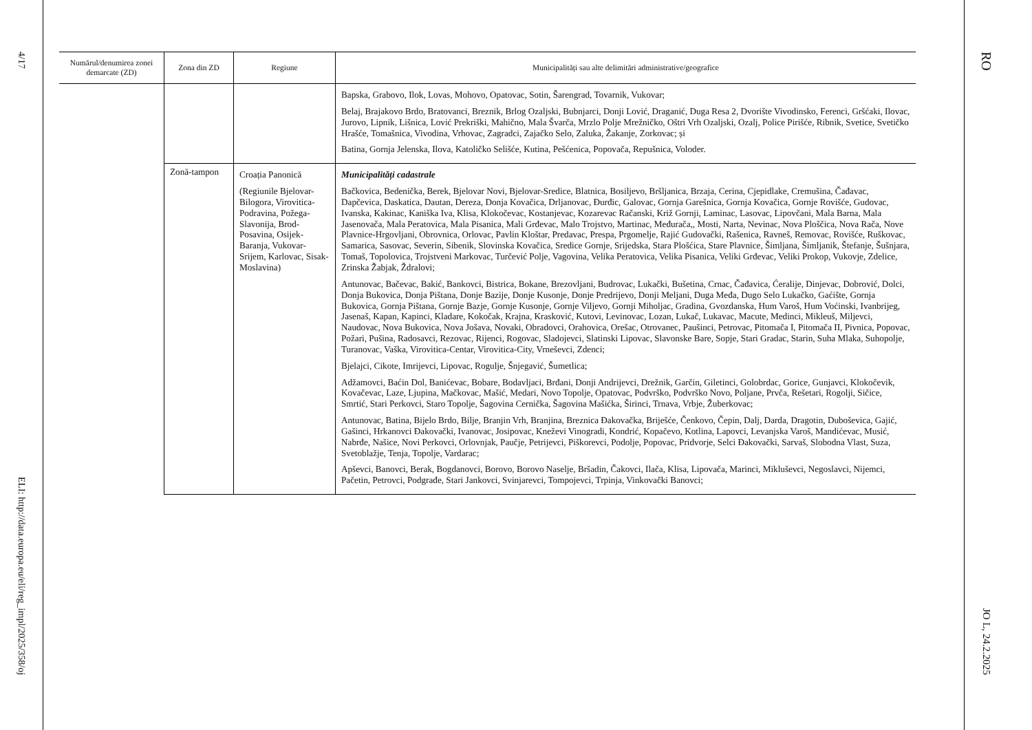4/17
ELI: http://data.europa.eu/eli/reg_impl/2025/358/oj
| Numărul/denumirea zonei demarcate (ZD) | Zona din ZD | Regiune | Municipalități sau alte delimitări administrative/geografice |
| --- | --- | --- | --- |
| | | | Bapska, Grabovo, Ilok, Lovas, Mohovo, Opatovac, Sotin, Šarengrad, Tovarnik, Vukovar; Belaj, Brajakovo Brdo, Bratovanci, Breznik, Brlog Ozaljski, Bubnjarci, Donji Lović, Draganić, Duga Resa 2, Dvorište Vivodinsko, Ferenci, Gršćaki, Ilovac, Jurovo, Lipnik, Lišnica, Lović Prekriški, Mahično, Mala Švarča, Mrzlo Polje Mrežničko, Oštri Vrh Ozaljski, Ozalj, Police Pirišće, Ribnik, Svetice, Svetičko Hrašće, Tomašnica, Vivodina, Vrhovac, Zagradci, Zajačko Selo, Zaluka, Žakanje, Zorkovac; și Batina, Gornja Jelenska, Ilova, Katoličko Selišće, Kutina, Pešćenica, Popovača, Repušnica, Voloder. |
| | Zonă-tampon | Croația Panonică (Regiunile Bjelovar-Bilogora, Virovitica-Podravina, Požega-Slavonija, Brod-Posavina, Osijek-Baranja, Vukovar-Srijem, Karlovac, Sisak-Moslavina) | Municipalități cadastrale Bačkovica, Bedenička, Berek, Bjelovar Novi, Bjelovar-Sredice, Blatnica, Bosiljevo, Bršljanica, Brzaja, Cerina, Cjepidlake, Cremušina, Čađavac, Dapčevica, Daskatica, Dautan, Dereza, Donja Kovačica, Drljanovac, Đurđic, Galovac, Gornja Garešnica, Gornja Kovačica, Gornje Rovišće, Gudovac, Ivanska, Kakinac, Kaniška Iva, Klisa, Klokočevac, Kostanjevac, Kozarevac Račanski, Križ Gornji, Laminac, Lasovac, Lipovčani, Mala Barna, Mala Jasenovača, Mala Peratovica, Mala Pisanica, Mali Grđevac, Malo Trojstvo, Martinac, Međurača,, Mosti, Narta, Nevinac, Nova Ploščica, Nova Rača, Nove Plavnice-Hrgovljani, Obrovnica, Orlovac, Pavlin Kloštar, Predavac, Prespa, Prgomelje, Rajić Gudovački, Rašenica, Ravneš, Removac, Rovišće, Ruškovac, Samarica, Sasovac, Severin, Sibenik, Slovinska Kovačica, Sredice Gornje, Srijedska, Stara Plošćica, Stare Plavnice, Šimljana, Šimljanik, Štefanje, Šušnjara, Tomaš, Topolovica, Trojstveni Markovac, Turčević Polje, Vagovina, Velika Peratovica, Velika Pisanica, Veliki Grđevac, Veliki Prokop, Vukovje, Zdelice, Zrinska Žabjak, Ždralovi; Antunovac, Bačevac, Bakić, Bankovci, Bistrica, Bokane, Brezovljani, Budrovac, Lukački, Bušetina, Crnac, Čađavica, Ćeralije, Dinjevac, Dobrović, Dolci, Donja Bukovica, Donja Pištana, Donje Bazije, Donje Kusonje, Donje Predrijevo, Donji Meljani, Duga Međa, Dugo Selo Lukačko, Gaćište, Gornja Bukovica, Gornja Pištana, Gornje Bazje, Gornje Kusonje, Gornje Viljevo, Gornji Miholjac, Gradina, Gvozdanska, Hum Varoš, Hum Voćinski, Ivanbrijeg, Jasenaš, Kapan, Kapinci, Kladare, Kokočak, Krajna, Krasković, Kutovi, Levinovac, Lozan, Lukač, Lukavac, Macute, Medinci, Mikleuš, Miljevci, Naudovac, Nova Bukovica, Nova Jošava, Novaki, Obradovci, Orahovica, Orešac, Otrovanec, Paušinci, Petrovac, Pitomača I, Pitomača II, Pivnica, Popovac, Požari, Pušina, Radosavci, Rezovac, Rijenci, Rogovac, Sladojevci, Slatinski Lipovac, Slavonske Bare, Sopje, Stari Gradac, Starin, Suha Mlaka, Suhopolje, Turanovac, Vaška, Virovitica-Centar, Virovitica-City, Vrneševci, Zdenci; Bjelajci, Cikote, Imrijevci, Lipovac, Rogulje, Šnjegavić, Šumetlica; Adžamovci, Baćin Dol, Banićevac, Bobare, Bodavljaci, Brđani, Donji Andrijevci, Drežnik, Garčin, Giletinci, Golobrdac, Gorice, Gunjavci, Klokočevik, Kovačevac, Laze, Ljupina, Mačkovac, Mašić, Medari, Novo Topolje, Opatovac, Podvrško, Podvrško Novo, Poljane, Prvča, Rešetari, Rogolji, Sičice, Smrtić, Stari Perkovci, Staro Topolje, Šagovina Cernička, Šagovina Mašićka, Širinci, Trnava, Vrbje, Žuberkovac; Antunovac, Batina, Bijelo Brdo, Bilje, Branjin Vrh, Branjina, Breznica Đakovačka, Briješće, Čenkovo, Čepin, Dalj, Darda, Dragotin, Duboševica, Gajić, Gašinci, Hrkanovci Đakovački, Ivanovac, Josipovac, Kneževi Vinogradi, Kondrić, Kopačevo, Kotlina, Lapovci, Levanjska Varoš, Mandićevac, Musić, Nabrđe, Našice, Novi Perkovci, Orlovnjak, Paučje, Petrijevci, Piškorevci, Podolje, Popovac, Pridvorje, Selci Đakovački, Sarvaš, Slobodna Vlast, Suza, Svetoblažje, Tenja, Topolje, Vardarac; Apševci, Banovci, Berak, Bogdanovci, Borovo, Borovo Naselje, Bršadin, Čakovci, Ilača, Klisa, Lipovača, Marinci, Mikluševci, Negoslavci, Nijemci, Pačetin, Petrovci, Podgrađe, Stari Jankovci, Svinjarevci, Tompojevci, Trpinja, Vinkovački Banovci; |
RO
JO L, 24.2.2025